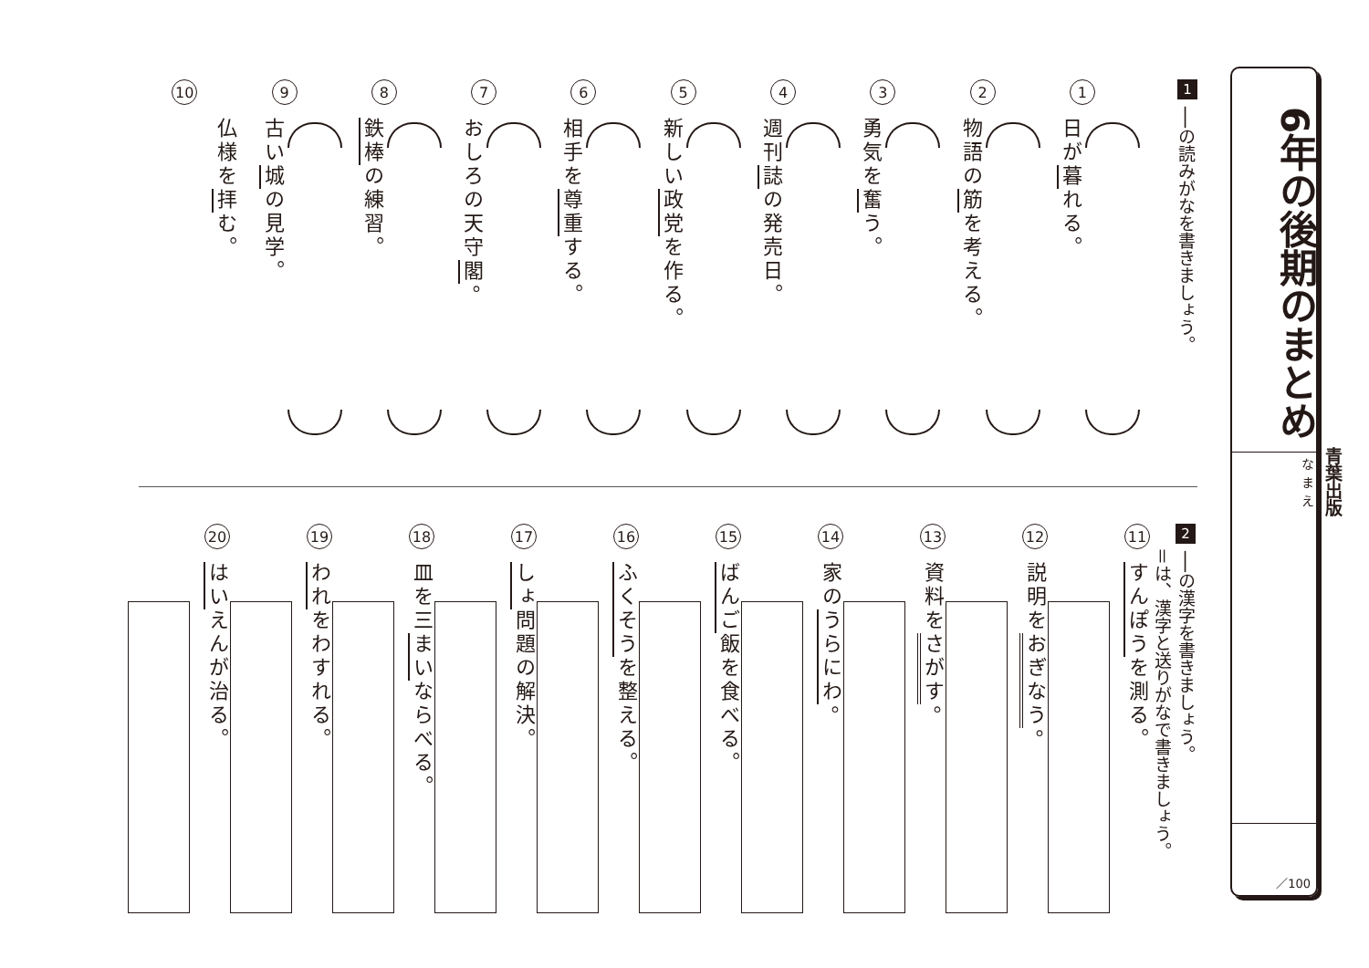青葉出版
6年の後期のまとめ
なまえ
／100
1
──の読みがなを書きましょう。
1
日が暮れる。
2
物語の筋を考える。
3
勇気を奮う。
4
週刊誌の発売日。
5
新しい政党を作る。
6
相手を尊重する。
7
おしろの天守閣。
8
鉄棒の練習。
9
古い城の見学。
10
仏様を拝む。
2
──の漢字を書きましょう。
＝は、漢字と送りがなで書きましょう。
11
すんぽうを測る。
12
説明をおぎなう。
13
資料をさがす。
14
家のうらにわ。
15
ばんご飯を食べる。
16
ふくそうを整える。
17
しょ問題の解決。
18
皿を三まいならべる。
19
われをわすれる。
20
はいえんが治る。